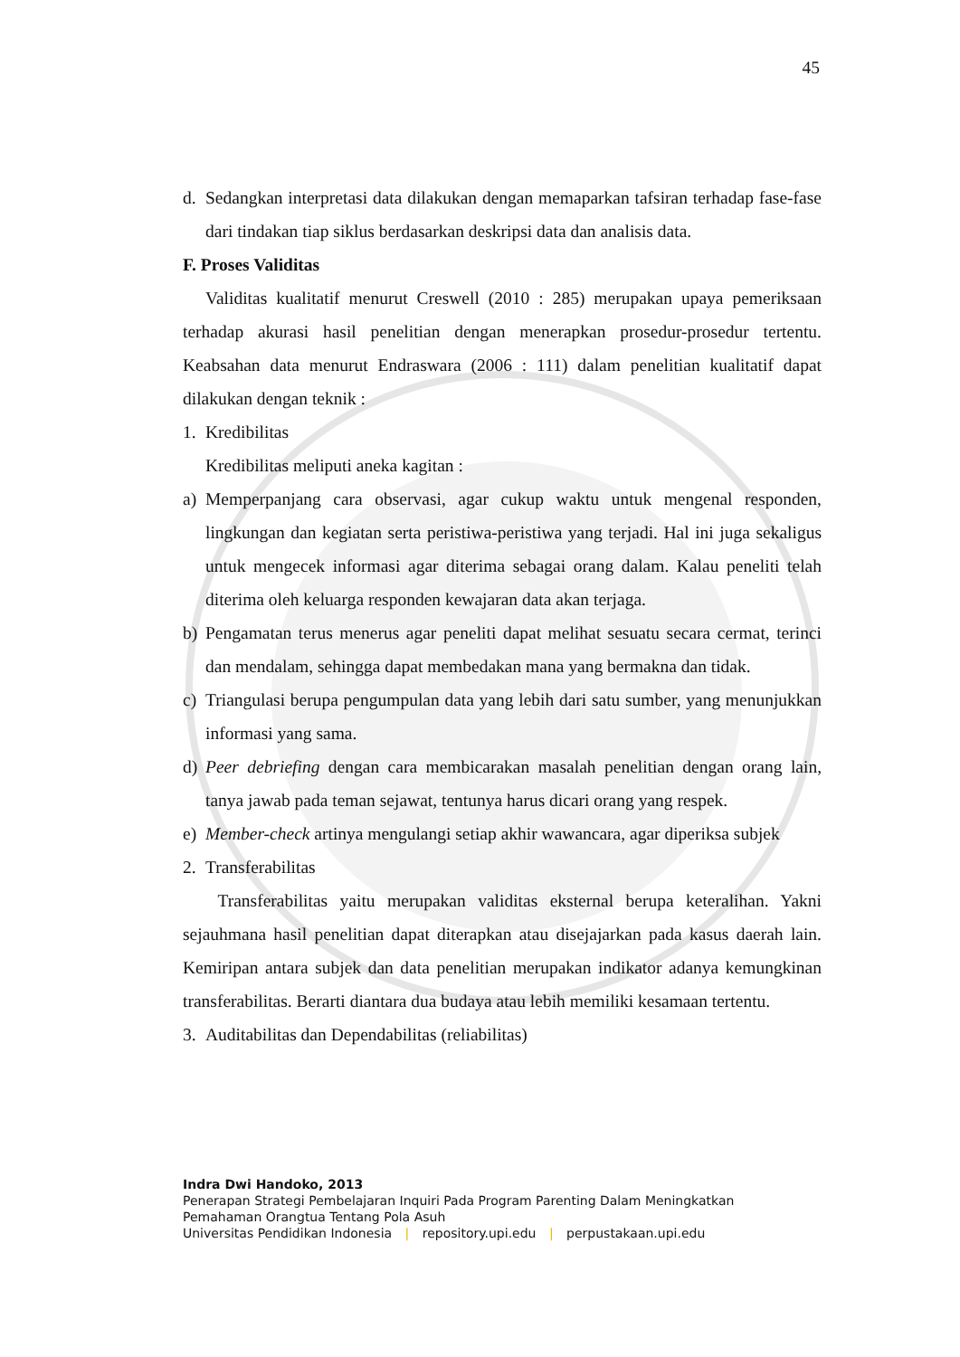45
d. Sedangkan interpretasi data dilakukan dengan memaparkan tafsiran terhadap fase-fase dari tindakan tiap siklus berdasarkan deskripsi data dan analisis data.
F. Proses Validitas
Validitas kualitatif menurut Creswell (2010 : 285) merupakan upaya pemeriksaan terhadap akurasi hasil penelitian dengan menerapkan prosedur-prosedur tertentu. Keabsahan data menurut Endraswara (2006 : 111) dalam penelitian kualitatif dapat dilakukan dengan teknik :
1. Kredibilitas
Kredibilitas meliputi aneka kagitan :
a) Memperpanjang cara observasi, agar cukup waktu untuk mengenal responden, lingkungan dan kegiatan serta peristiwa-peristiwa yang terjadi. Hal ini juga sekaligus untuk mengecek informasi agar diterima sebagai orang dalam. Kalau peneliti telah diterima oleh keluarga responden kewajaran data akan terjaga.
b) Pengamatan terus menerus agar peneliti dapat melihat sesuatu secara cermat, terinci dan mendalam, sehingga dapat membedakan mana yang bermakna dan tidak.
c) Triangulasi berupa pengumpulan data yang lebih dari satu sumber, yang menunjukkan informasi yang sama.
d) Peer debriefing dengan cara membicarakan masalah penelitian dengan orang lain, tanya jawab pada teman sejawat, tentunya harus dicari orang yang respek.
e) Member-check artinya mengulangi setiap akhir wawancara, agar diperiksa subjek
2. Transferabilitas
Transferabilitas yaitu merupakan validitas eksternal berupa keteralihan. Yakni sejauhmana hasil penelitian dapat diterapkan atau disejajarkan pada kasus daerah lain. Kemiripan antara subjek dan data penelitian merupakan indikator adanya kemungkinan transferabilitas. Berarti diantara dua budaya atau lebih memiliki kesamaan tertentu.
3. Auditabilitas dan Dependabilitas (reliabilitas)
Indra Dwi Handoko, 2013
Penerapan Strategi Pembelajaran Inquiri Pada Program Parenting Dalam Meningkatkan
Pemahaman Orangtua Tentang Pola Asuh
Universitas Pendidikan Indonesia | repository.upi.edu | perpustakaan.upi.edu